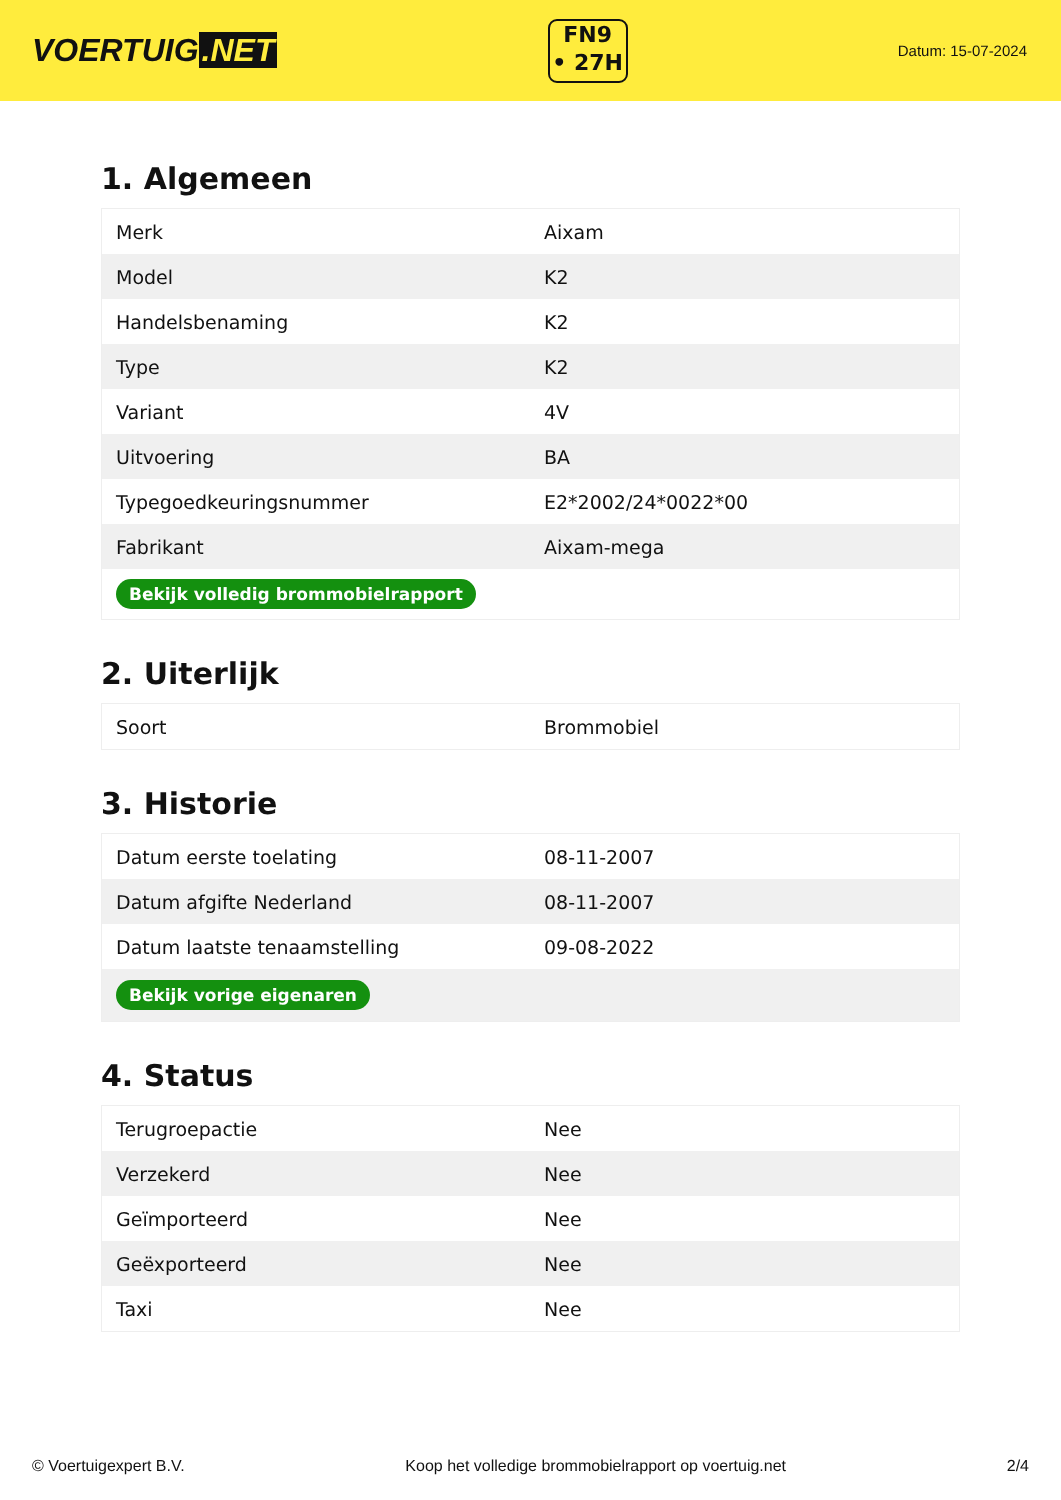VOERTUIG.NET
FN9
• 27H
Datum: 15-07-2024
1. Algemeen
| Merk | Aixam |
| Model | K2 |
| Handelsbenaming | K2 |
| Type | K2 |
| Variant | 4V |
| Uitvoering | BA |
| Typegoedkeuringsnummer | E2*2002/24*0022*00 |
| Fabrikant | Aixam-mega |
| Bekijk volledig brommobielrapport | |
2. Uiterlijk
| Soort | Brommobiel |
3. Historie
| Datum eerste toelating | 08-11-2007 |
| Datum afgifte Nederland | 08-11-2007 |
| Datum laatste tenaamstelling | 09-08-2022 |
| Bekijk vorige eigenaren | |
4. Status
| Terugroepactie | Nee |
| Verzekerd | Nee |
| Geïmporteerd | Nee |
| Geëxporteerd | Nee |
| Taxi | Nee |
© Voertuigexpert B.V. Koop het volledige brommobielrapport op voertuig.net 2/4